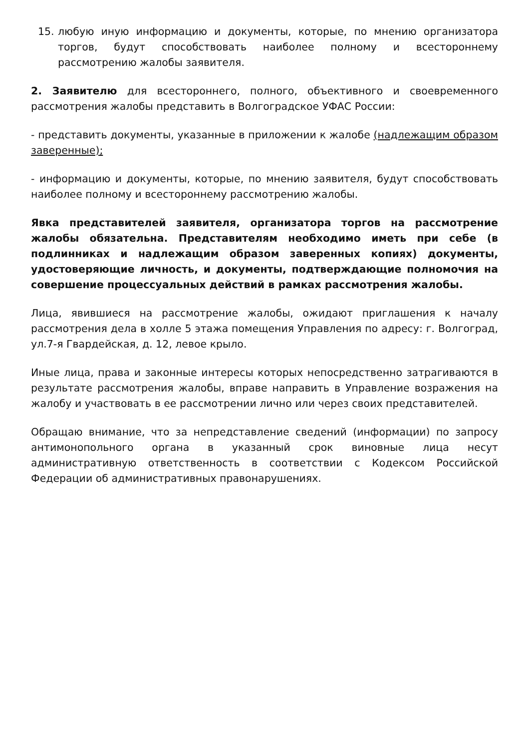15. любую иную информацию и документы, которые, по мнению организатора торгов, будут способствовать наиболее полному и всестороннему рассмотрению жалобы заявителя.
2. Заявителю для всестороннего, полного, объективного и своевременного рассмотрения жалобы представить в Волгоградское УФАС России:
- представить документы, указанные в приложении к жалобе (надлежащим образом заверенные);
- информацию и документы, которые, по мнению заявителя, будут способствовать наиболее полному и всестороннему рассмотрению жалобы.
Явка представителей заявителя, организатора торгов на рассмотрение жалобы обязательна. Представителям необходимо иметь при себе (в подлинниках и надлежащим образом заверенных копиях) документы, удостоверяющие личность, и документы, подтверждающие полномочия на совершение процессуальных действий в рамках рассмотрения жалобы.
Лица, явившиеся на рассмотрение жалобы, ожидают приглашения к началу рассмотрения дела в холле 5 этажа помещения Управления по адресу: г. Волгоград, ул.7-я Гвардейская, д. 12, левое крыло.
Иные лица, права и законные интересы которых непосредственно затрагиваются в результате рассмотрения жалобы, вправе направить в Управление возражения на жалобу и участвовать в ее рассмотрении лично или через своих представителей.
Обращаю внимание, что за непредставление сведений (информации) по запросу антимонопольного органа в указанный срок виновные лица несут административную ответственность в соответствии с Кодексом Российской Федерации об административных правонарушениях.